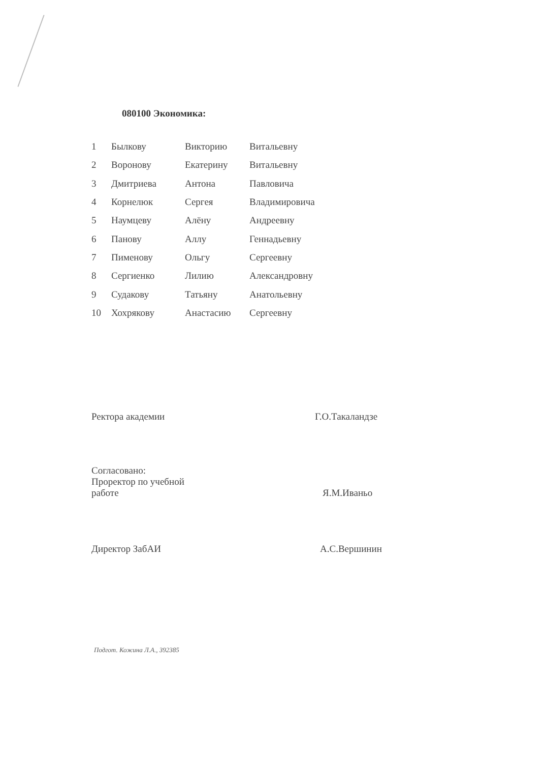080100 Экономика:
| 1 | Былкову | Викторию | Витальевну |
| 2 | Воронову | Екатерину | Витальевну |
| 3 | Дмитриева | Антона | Павловича |
| 4 | Корнелюк | Сергея | Владимировича |
| 5 | Наумцеву | Алёну | Андреевну |
| 6 | Панову | Аллу | Геннадьевну |
| 7 | Пименову | Ольгу | Сергеевну |
| 8 | Сергиенко | Лилию | Александровну |
| 9 | Судакову | Татьяну | Анатольевну |
| 10 | Хохрякову | Анастасию | Сергеевну |
| Ректора академии | Г.О.Такаландзе |
| Согласовано: Проректор по учебной работе | Я.М.Иваньо |
| Директор ЗабАИ | А.С.Вершинин |
Подгот. Кожина Л.А., 392385